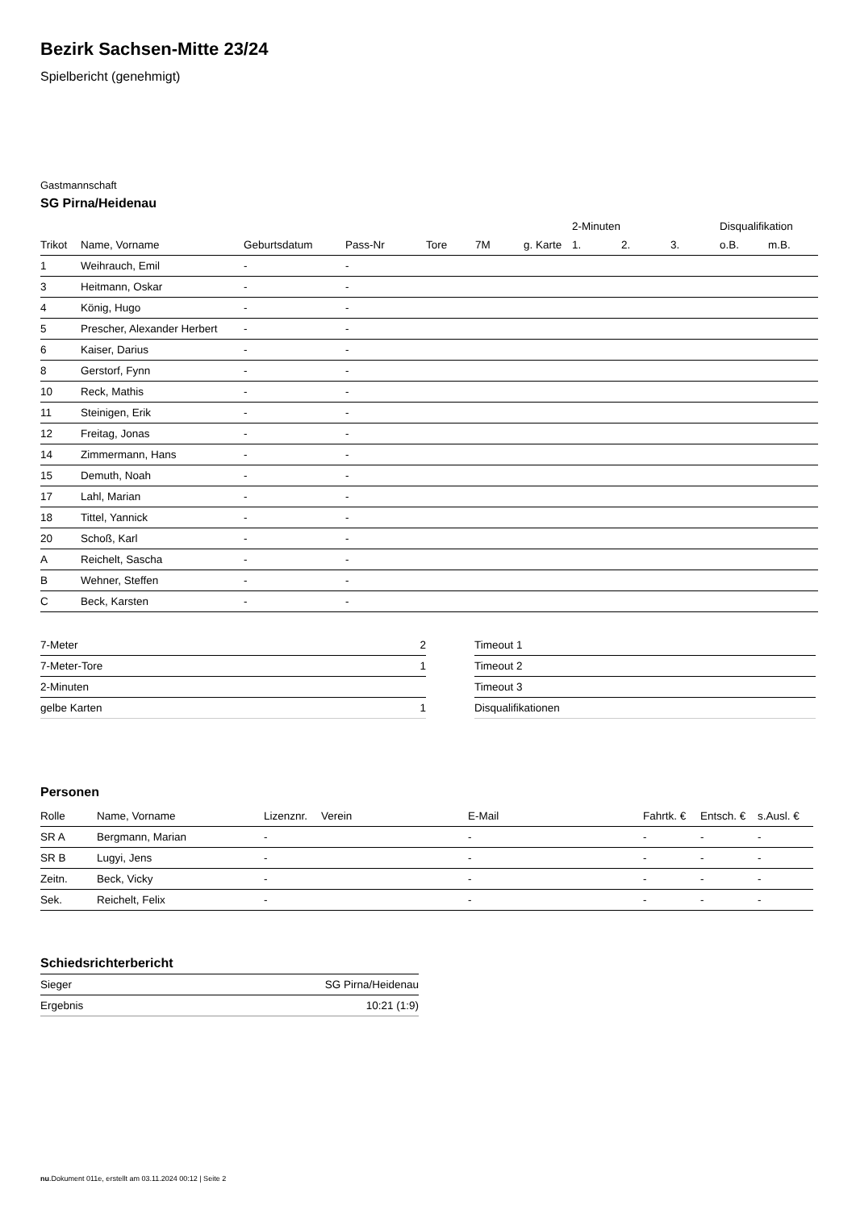Bezirk Sachsen-Mitte 23/24
Spielbericht (genehmigt)
Gastmannschaft
SG Pirna/Heidenau
| | | | | | | | 2-Minuten | | | Disqualifikation | |
| --- | --- | --- | --- | --- | --- | --- | --- | --- | --- | --- | --- |
| Trikot | Name, Vorname | Geburtsdatum | Pass-Nr | Tore | 7M | g. Karte | 1. | 2. | 3. | o.B. | m.B. |
| 1 | Weihrauch, Emil | - | - | | | | | | | | |
| 3 | Heitmann, Oskar | - | - | | | | | | | | |
| 4 | König, Hugo | - | - | | | | | | | | |
| 5 | Prescher, Alexander Herbert | - | - | | | | | | | | |
| 6 | Kaiser, Darius | - | - | | | | | | | | |
| 8 | Gerstorf, Fynn | - | - | | | | | | | | |
| 10 | Reck, Mathis | - | - | | | | | | | | |
| 11 | Steinigen, Erik | - | - | | | | | | | | |
| 12 | Freitag, Jonas | - | - | | | | | | | | |
| 14 | Zimmermann, Hans | - | - | | | | | | | | |
| 15 | Demuth, Noah | - | - | | | | | | | | |
| 17 | Lahl, Marian | - | - | | | | | | | | |
| 18 | Tittel, Yannick | - | - | | | | | | | | |
| 20 | Schoß, Karl | - | - | | | | | | | | |
| A | Reichelt, Sascha | - | - | | | | | | | | |
| B | Wehner, Steffen | - | - | | | | | | | | |
| C | Beck, Karsten | - | - | | | | | | | | |
| 7-Meter | 2 |
| 7-Meter-Tore | 1 |
| 2-Minuten | |
| gelbe Karten | 1 |
| Timeout 1 |
| Timeout 2 |
| Timeout 3 |
| Disqualifikationen |
Personen
| Rolle | Name, Vorname | Lizenznr. | Verein | E-Mail | Fahrtk. € | Entsch. € | s.Ausl. € |
| --- | --- | --- | --- | --- | --- | --- | --- |
| SR A | Bergmann, Marian | - | | - | - | - | - |
| SR B | Lugyi, Jens | - | | - | - | - | - |
| Zeitn. | Beck, Vicky | - | | - | - | - | - |
| Sek. | Reichelt, Felix | - | | - | - | - | - |
Schiedsrichterbericht
| Sieger | SG Pirna/Heidenau |
| Ergebnis | 10:21 (1:9) |
nu.Dokument 011e, erstellt am 03.11.2024 00:12 | Seite 2